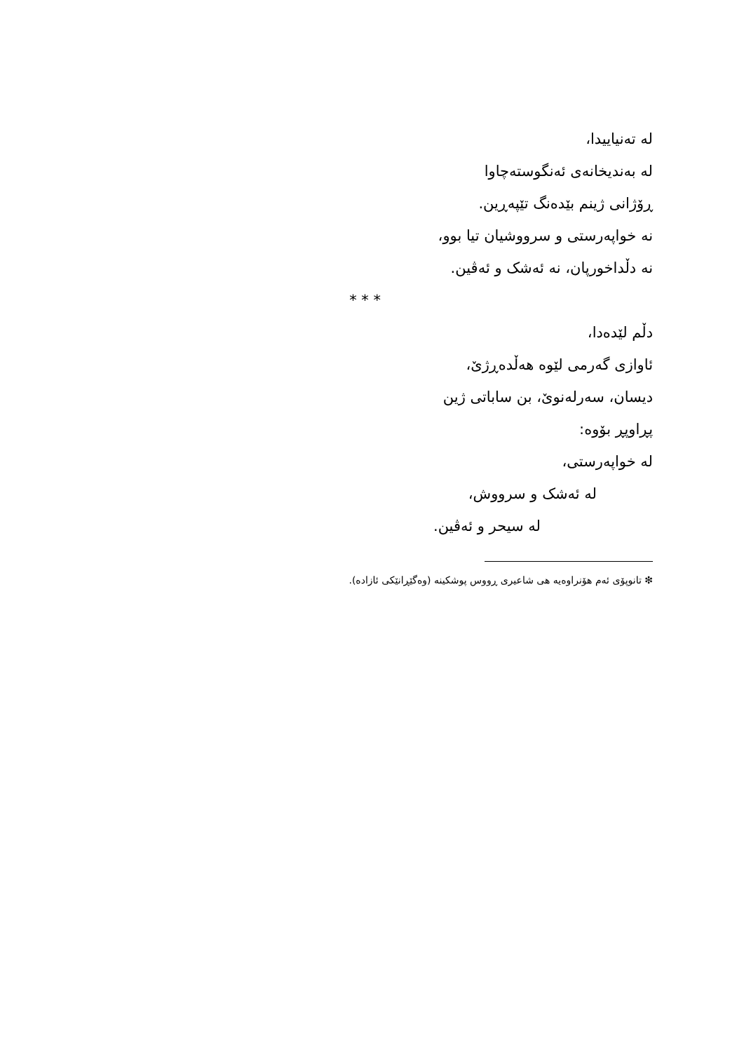لە تەنیاییدا،
لە بەندیخانەی ئەنگوستەچاوا
ڕۆژانی ژینم بێدەنگ تێپەڕین.
نە خواپەرستی و سرووشیان تیا بوو،
نە دڵداخورپان، نە ئەشک و ئەڤین.
* * *
دڵم لێدەدا،
ئاوازی گەرمی لێوە هەڵدەڕژێ،
دیسان، سەرلەنوێ، بن ساباتی ژین
پڕاوپڕ بۆوە:
لە خواپەرستی،
لە ئەشک و سرووش،
لە سیحر و ئەڤین.
❇ تانوپۆی ئەم هۆنراوەیە هی شاعیری ڕووس پوشکینە (وەگێڕانێکی ئازادە).